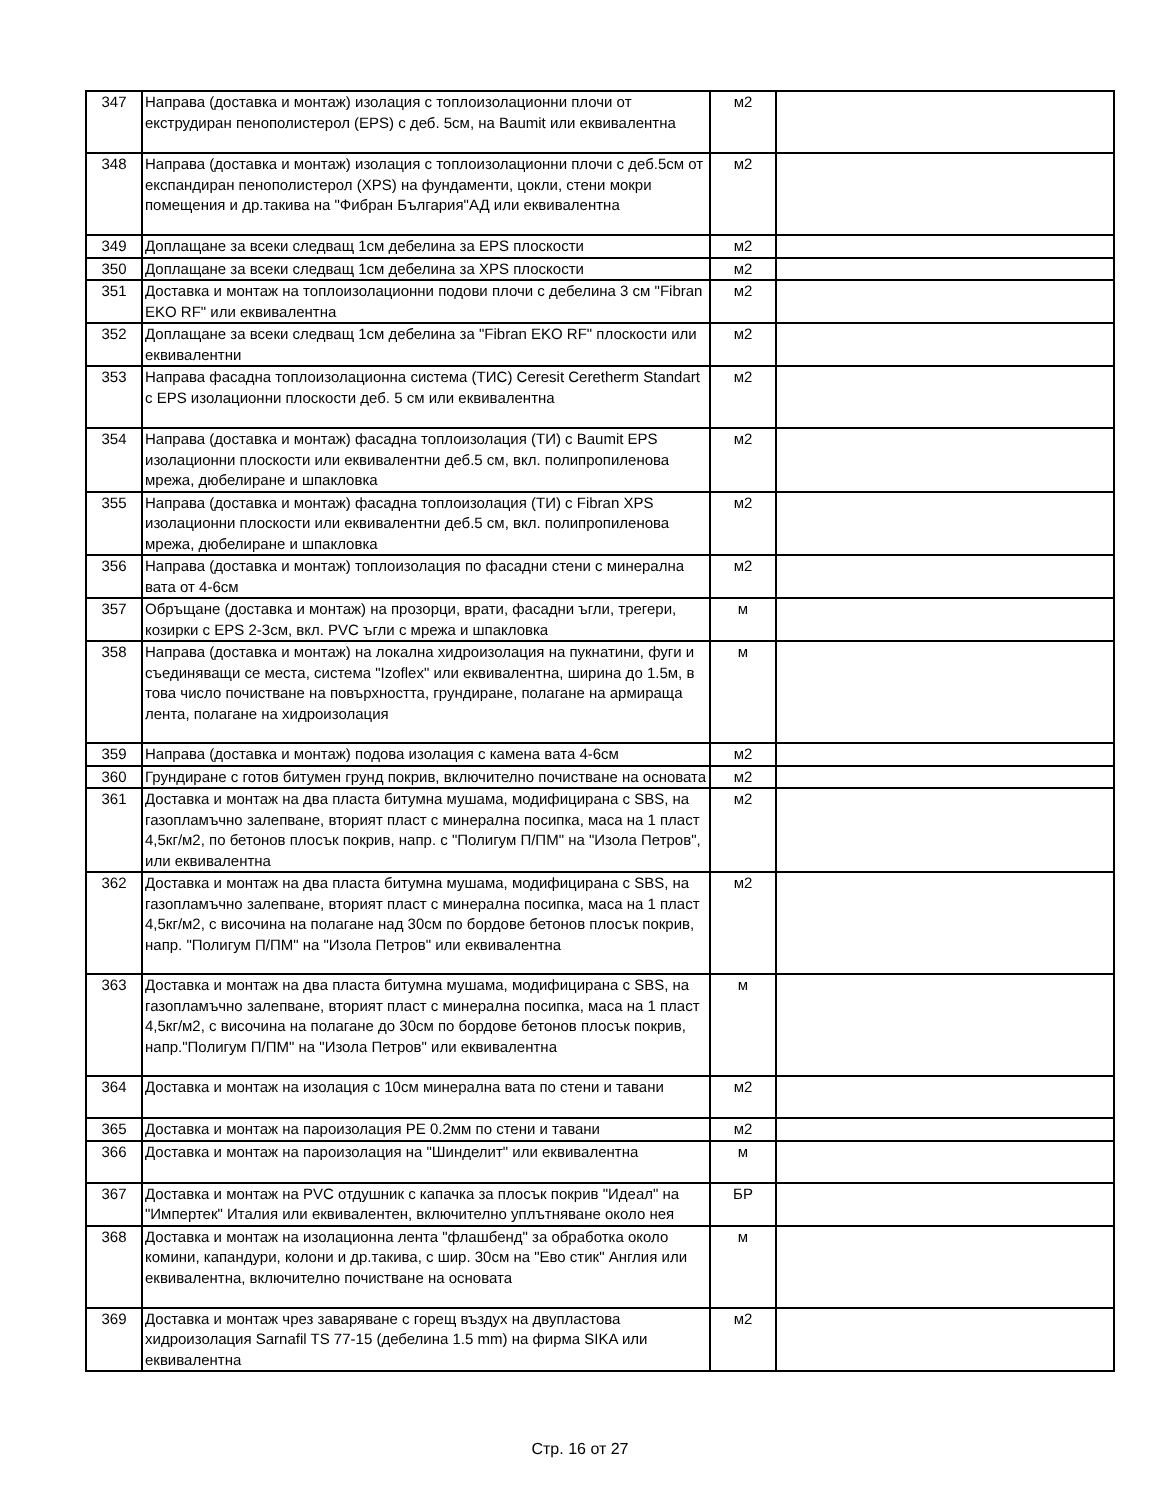| 347 | Направа (доставка и монтаж) изолация с топлоизолационни плочи от екструдиран пенополистерол (EPS) с деб. 5см, на Baumit или еквивалентна | м2 | |
| 348 | Направа (доставка и монтаж) изолация с топлоизолационни плочи с деб.5см от експандиран пенополистерол (XPS) на фундаменти, цокли, стени мокри помещения и др.такива на "Фибран България"АД или еквивалентна | м2 | |
| 349 | Доплащане за всеки следващ 1см дебелина за EPS плоскости | м2 | |
| 350 | Доплащане за всеки следващ 1см дебелина за XPS плоскости | м2 | |
| 351 | Доставка и монтаж на топлоизолационни подови плочи с дебелина 3 см "Fibran EKO RF" или еквивалентна | м2 | |
| 352 | Доплащане за всеки следващ 1см дебелина за "Fibran EKO RF" плоскости или еквивалентни | м2 | |
| 353 | Направа фасадна топлоизолационна система (ТИС) Ceresit Ceretherm Standart с EPS изолационни плоскости деб. 5 см или еквивалентна | м2 | |
| 354 | Направа (доставка и монтаж) фасадна топлоизолация (ТИ) с Baumit EPS изолационни плоскости или еквивалентни деб.5 см, вкл. полипропиленова мрежа, дюбелиране и шпакловка | м2 | |
| 355 | Направа (доставка и монтаж) фасадна топлоизолация (ТИ) с Fibran XPS изолационни плоскости или еквивалентни деб.5 см, вкл. полипропиленова мрежа, дюбелиране и шпакловка | м2 | |
| 356 | Направа (доставка и монтаж) топлоизолация по фасадни стени с минерална вата от 4-6см | м2 | |
| 357 | Обръщане (доставка и монтаж) на прозорци, врати, фасадни ъгли, трегери, козирки с EPS 2-3см, вкл. PVC ъгли с мрежа и шпакловка | м | |
| 358 | Направа (доставка и монтаж) на локална хидроизолация на пукнатини, фуги и съединяващи се места, система "Izoflex" или еквивалентна, ширина до 1.5м, в това число почистване на повърхността, грундиране, полагане на армираща лента, полагане на хидроизолация | м | |
| 359 | Направа (доставка и монтаж) подова изолация с камена вата 4-6см | м2 | |
| 360 | Грундиране с готов битумен грунд покрив, включително почистване на основата | м2 | |
| 361 | Доставка и монтаж на два пласта битумна мушама, модифицирана с SBS, на газопламъчно залепване, вторият пласт с минерална посипка, маса на 1 пласт 4,5кг/м2, по бетонов плосък покрив, напр. с "Полигум П/ПМ" на "Изола Петров", или еквивалентна | м2 | |
| 362 | Доставка и монтаж на два пласта битумна мушама, модифицирана с SBS, на газопламъчно залепване, вторият пласт с минерална посипка, маса на 1 пласт 4,5кг/м2, с височина на полагане над 30см по бордове бетонов плосък покрив, напр. "Полигум П/ПМ" на "Изола Петров" или еквивалентна | м2 | |
| 363 | Доставка и монтаж на два пласта битумна мушама, модифицирана с SBS, на газопламъчно залепване, вторият пласт с минерална посипка, маса на 1 пласт 4,5кг/м2, с височина на полагане до 30см по бордове бетонов плосък покрив, напр."Полигум П/ПМ" на "Изола Петров" или еквивалентна | м | |
| 364 | Доставка и монтаж на изолация с 10см минерална вата по стени и тавани | м2 | |
| 365 | Доставка и монтаж на пароизолация PE 0.2мм по стени и тавани | м2 | |
| 366 | Доставка и монтаж на пароизолация на "Шинделит" или еквивалентна | м | |
| 367 | Доставка и монтаж на PVC отдушник с капачка за плосък покрив "Идеал" на "Импертек" Италия или еквивалентен, включително уплътняване около нея | БР | |
| 368 | Доставка и монтаж на изолационна лента "флашбенд" за обработка около комини, капандури, колони и др.такива, с шир. 30см на "Ево стик" Англия или еквивалентна, включително почистване на основата | м | |
| 369 | Доставка и монтаж чрез заваряване с горещ въздух на двупластова хидроизолация Sarnafil TS 77-15 (дебелина 1.5 mm) на фирма SIKA или еквивалентна | м2 | |
Стр. 16 от 27